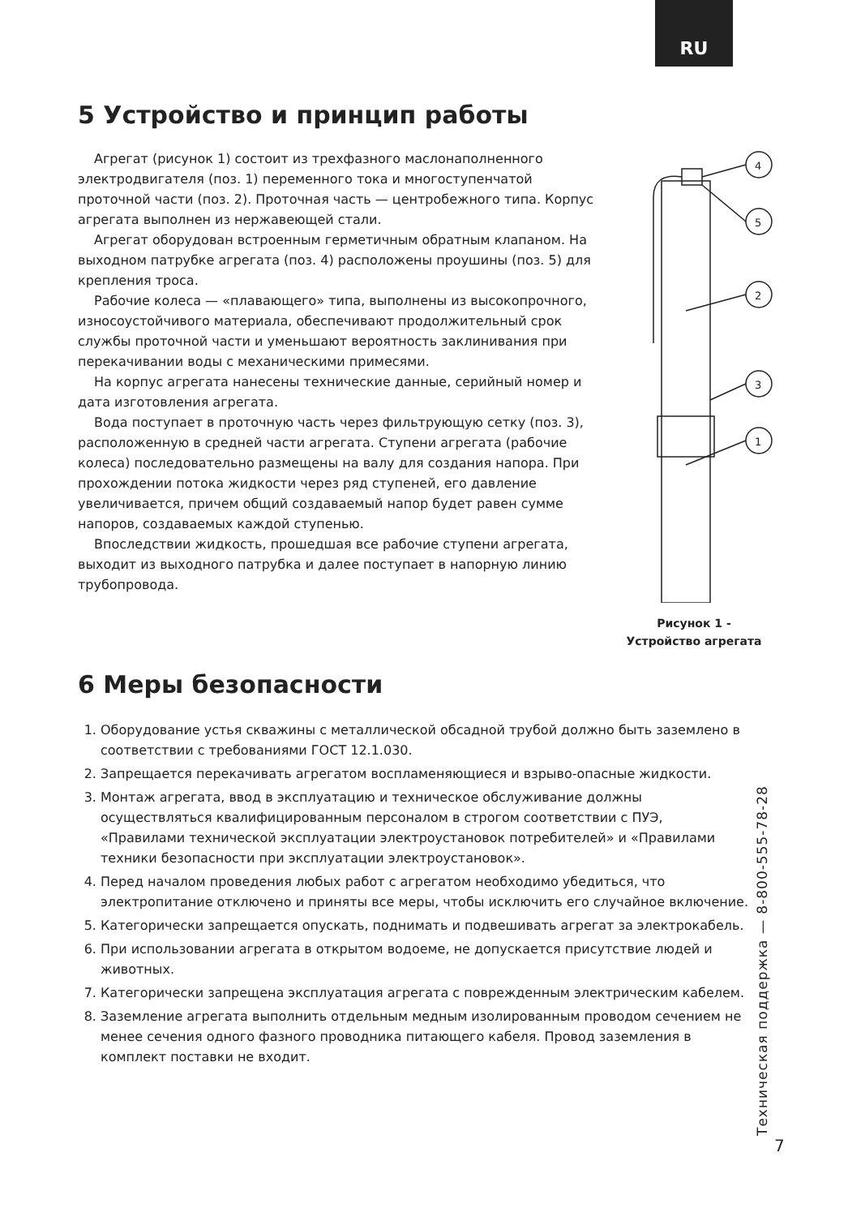RU
5 Устройство и принцип работы
Агрегат (рисунок 1) состоит из трехфазного маслонаполненного электродвигателя (поз. 1) переменного тока и многоступенчатой проточной части (поз. 2). Проточная часть — центробежного типа. Корпус агрегата выполнен из нержавеющей стали.
Агрегат оборудован встроенным герметичным обратным клапаном. На выходном патрубке агрегата (поз. 4) расположены проушины (поз. 5) для крепления троса.
Рабочие колеса — «плавающего» типа, выполнены из высокопрочного, износоустойчивого материала, обеспечивают продолжительный срок службы проточной части и уменьшают вероятность заклинивания при перекачивании воды с механическими примесями.
На корпус агрегата нанесены технические данные, серийный номер и дата изготовления агрегата.
Вода поступает в проточную часть через фильтрующую сетку (поз. 3), расположенную в средней части агрегата. Ступени агрегата (рабочие колеса) последовательно размещены на валу для создания напора. При прохождении потока жидкости через ряд ступеней, его давление увеличивается, причем общий создаваемый напор будет равен сумме напоров, создаваемых каждой ступенью.
Впоследствии жидкость, прошедшая все рабочие ступени агрегата, выходит из выходного патрубка и далее поступает в напорную линию трубопровода.
4
5
2
3
1
Рисунок 1 -
Устройство агрегата
6 Меры безопасности
1. Оборудование устья скважины с металлической обсадной трубой должно быть заземлено в соответствии с требованиями ГОСТ 12.1.030.
2. Запрещается перекачивать агрегатом воспламеняющиеся и взрыво-опасные жидкости.
3. Монтаж агрегата, ввод в эксплуатацию и техническое обслуживание должны осуществляться квалифицированным персоналом в строгом соответствии с ПУЭ, «Правилами технической эксплуатации электроустановок потребителей» и «Правилами техники безопасности при эксплуатации электроустановок».
4. Перед началом проведения любых работ с агрегатом необходимо убедиться, что электропитание отключено и приняты все меры, чтобы исключить его случайное включение.
5. Категорически запрещается опускать, поднимать и подвешивать агрегат за электрокабель.
6. При использовании агрегата в открытом водоеме, не допускается присутствие людей и животных.
7. Категорически запрещена эксплуатация агрегата с поврежденным электрическим кабелем.
8. Заземление агрегата выполнить отдельным медным изолированным проводом сечением не менее сечения одного фазного проводника питающего кабеля. Провод заземления в комплект поставки не входит.
Техническая поддержка — 8-800-555-78-28 7